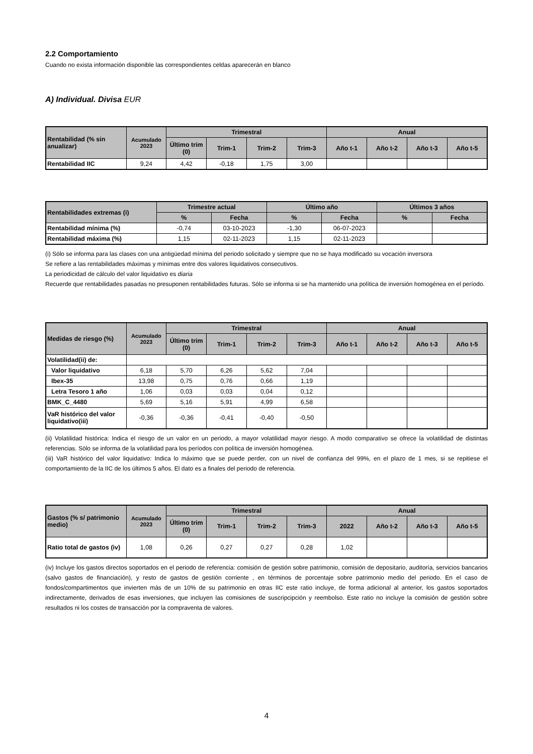2.2 Comportamiento
Cuando no exista información disponible las correspondientes celdas aparecerán en blanco
A) Individual. Divisa EUR
| Rentabilidad (% sin anualizar) | Acumulado 2023 | Trimestral | | | | Anual | | | |
| --- | --- | --- | --- | --- | --- | --- | --- | --- | --- |
| | | Último trim (0) | Trim-1 | Trim-2 | Trim-3 | Año t-1 | Año t-2 | Año t-3 | Año t-5 |
| Rentabilidad IIC | 9,24 | 4,42 | -0,18 | 1,75 | 3,00 | | | | |
| Rentabilidades extremas (i) | Trimestre actual | | Último año | | Últimos 3 años | |
| --- | --- | --- | --- | --- | --- | --- |
| | % | Fecha | % | Fecha | % | Fecha |
| Rentabilidad mínima (%) | -0,74 | 03-10-2023 | -1,30 | 06-07-2023 | | |
| Rentabilidad máxima (%) | 1,15 | 02-11-2023 | 1,15 | 02-11-2023 | | |
(i) Sólo se informa para las clases con una antigüedad mínima del periodo solicitado y siempre que no se haya modificado su vocación inversora
Se refiere a las rentabilidades máximas y mínimas entre dos valores liquidativos consecutivos.
La periodicidad de cálculo del valor liquidativo es diaria
Recuerde que rentabilidades pasadas no presuponen rentabilidades futuras. Sólo se informa si se ha mantenido una política de inversión homogénea en el período.
| Medidas de riesgo (%) | Acumulado 2023 | Trimestral | | | | Anual | | | |
| --- | --- | --- | --- | --- | --- | --- | --- | --- | --- |
| | | Último trim (0) | Trim-1 | Trim-2 | Trim-3 | Año t-1 | Año t-2 | Año t-3 | Año t-5 |
| Volatilidad(ii) de: | | | | | | | | | |
| Valor liquidativo | 6,18 | 5,70 | 6,26 | 5,62 | 7,04 | | | | |
| Ibex-35 | 13,98 | 0,75 | 0,76 | 0,66 | 1,19 | | | | |
| Letra Tesoro 1 año | 1,06 | 0,03 | 0,03 | 0,04 | 0,12 | | | | |
| BMK_C_4480 | 5,69 | 5,16 | 5,91 | 4,99 | 6,58 | | | | |
| VaR histórico del valor liquidativo(iii) | -0,36 | -0,36 | -0,41 | -0,40 | -0,50 | | | | |
(ii) Volatilidad histórica: Indica el riesgo de un valor en un periodo, a mayor volatilidad mayor riesgo. A modo comparativo se ofrece la volatilidad de distintas referencias. Sólo se informa de la volatilidad para los períodos con política de inversión homogénea.
(iii) VaR histórico del valor liquidativo: Indica lo máximo que se puede perder, con un nivel de confianza del 99%, en el plazo de 1 mes, si se repitiese el comportamiento de la IIC de los últimos 5 años. El dato es a finales del periodo de referencia.
| Gastos (% s/ patrimonio medio) | Acumulado 2023 | Trimestral | | | | Anual | | | |
| --- | --- | --- | --- | --- | --- | --- | --- | --- | --- |
| | | Último trim (0) | Trim-1 | Trim-2 | Trim-3 | 2022 | Año t-2 | Año t-3 | Año t-5 |
| Ratio total de gastos (iv) | 1,08 | 0,26 | 0,27 | 0,27 | 0,28 | 1,02 | | | |
(iv) Incluye los gastos directos soportados en el periodo de referencia: comisión de gestión sobre patrimonio, comisión de depositario, auditoría, servicios bancarios (salvo gastos de financiación), y resto de gastos de gestión corriente , en términos de porcentaje sobre patrimonio medio del periodo. En el caso de fondos/compartimentos que invierten más de un 10% de su patrimonio en otras IIC este ratio incluye, de forma adicional al anterior, los gastos soportados indirectamente, derivados de esas inversiones, que incluyen las comisiones de suscripcipción y reembolso. Este ratio no incluye la comisión de gestión sobre resultados ni los costes de transacción por la compraventa de valores.
4